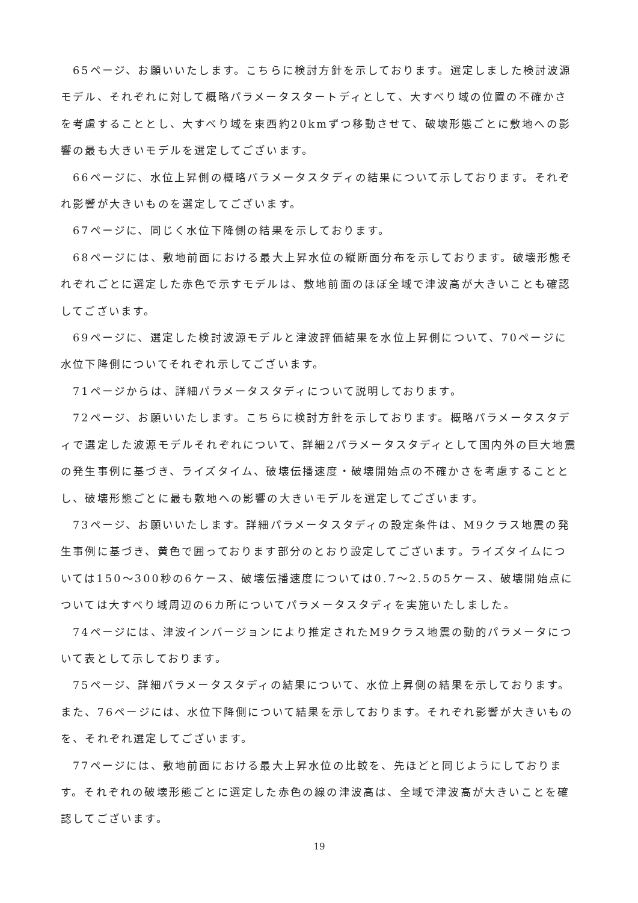65ページ、お願いいたします。こちらに検討方針を示しております。選定しました検討波源モデル、それぞれに対して概略パラメータスタートディとして、大すべり域の位置の不確かさを考慮することとし、大すべり域を東西約20kmずつ移動させて、破壊形態ごとに敷地への影響の最も大きいモデルを選定してございます。
66ページに、水位上昇側の概略パラメータスタディの結果について示しております。それぞれ影響が大きいものを選定してございます。
67ページに、同じく水位下降側の結果を示しております。
68ページには、敷地前面における最大上昇水位の縦断面分布を示しております。破壊形態それぞれごとに選定した赤色で示すモデルは、敷地前面のほぼ全域で津波高が大きいことも確認してございます。
69ページに、選定した検討波源モデルと津波評価結果を水位上昇側について、70ページに水位下降側についてそれぞれ示してございます。
71ページからは、詳細パラメータスタディについて説明しております。
72ページ、お願いいたします。こちらに検討方針を示しております。概略パラメータスタディで選定した波源モデルそれぞれについて、詳細2パラメータスタディとして国内外の巨大地震の発生事例に基づき、ライズタイム、破壊伝播速度・破壊開始点の不確かさを考慮することとし、破壊形態ごとに最も敷地への影響の大きいモデルを選定してございます。
73ページ、お願いいたします。詳細パラメータスタディの設定条件は、M9クラス地震の発生事例に基づき、黄色で囲っております部分のとおり設定してございます。ライズタイムについては150～300秒の6ケース、破壊伝播速度については0.7～2.5の5ケース、破壊開始点については大すべり域周辺の6カ所についてパラメータスタディを実施いたしました。
74ページには、津波インバージョンにより推定されたM9クラス地震の動的パラメータについて表として示しております。
75ページ、詳細パラメータスタディの結果について、水位上昇側の結果を示しております。また、76ページには、水位下降側について結果を示しております。それぞれ影響が大きいものを、それぞれ選定してございます。
77ページには、敷地前面における最大上昇水位の比較を、先ほどと同じようにしております。それぞれの破壊形態ごとに選定した赤色の線の津波高は、全域で津波高が大きいことを確認してございます。
19